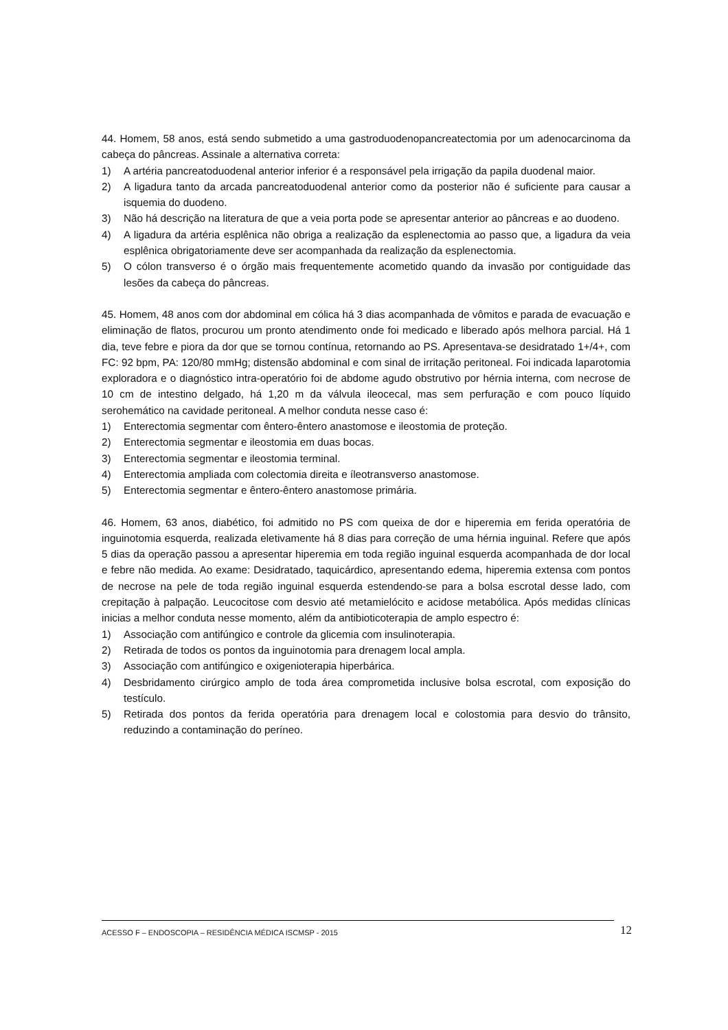44. Homem, 58 anos, está sendo submetido a uma gastroduodenopancreatectomia por um adenocarcinoma da cabeça do pâncreas. Assinale a alternativa correta:
1) A artéria pancreatoduodenal anterior inferior é a responsável pela irrigação da papila duodenal maior.
2) A ligadura tanto da arcada pancreatoduodenal anterior como da posterior não é suficiente para causar a isquemia do duodeno.
3) Não há descrição na literatura de que a veia porta pode se apresentar anterior ao pâncreas e ao duodeno.
4) A ligadura da artéria esplênica não obriga a realização da esplenectomia ao passo que, a ligadura da veia esplênica obrigatoriamente deve ser acompanhada da realização da esplenectomia.
5) O cólon transverso é o órgão mais frequentemente acometido quando da invasão por contiguidade das lesões da cabeça do pâncreas.
45. Homem, 48 anos com dor abdominal em cólica há 3 dias acompanhada de vômitos e parada de evacuação e eliminação de flatos, procurou um pronto atendimento onde foi medicado e liberado após melhora parcial. Há 1 dia, teve febre e piora da dor que se tornou contínua, retornando ao PS. Apresentava-se desidratado 1+/4+, com FC: 92 bpm, PA: 120/80 mmHg; distensão abdominal e com sinal de irritação peritoneal. Foi indicada laparotomia exploradora e o diagnóstico intra-operatório foi de abdome agudo obstrutivo por hérnia interna, com necrose de 10 cm de intestino delgado, há 1,20 m da válvula ileocecal, mas sem perfuração e com pouco líquido serohemático na cavidade peritoneal. A melhor conduta nesse caso é:
1) Enterectomia segmentar com êntero-êntero anastomose e ileostomia de proteção.
2) Enterectomia segmentar e ileostomia em duas bocas.
3) Enterectomia segmentar e ileostomia terminal.
4) Enterectomia ampliada com colectomia direita e íleotransverso anastomose.
5) Enterectomia segmentar e êntero-êntero anastomose primária.
46. Homem, 63 anos, diabético, foi admitido no PS com queixa de dor e hiperemia em ferida operatória de inguinotomia esquerda, realizada eletivamente há 8 dias para correção de uma hérnia inguinal. Refere que após 5 dias da operação passou a apresentar hiperemia em toda região inguinal esquerda acompanhada de dor local e febre não medida. Ao exame: Desidratado, taquicárdico, apresentando edema, hiperemia extensa com pontos de necrose na pele de toda região inguinal esquerda estendendo-se para a bolsa escrotal desse lado, com crepitação à palpação. Leucocitose com desvio até metamielócito e acidose metabólica. Após medidas clínicas inicias a melhor conduta nesse momento, além da antibioticoterapia de amplo espectro é:
1) Associação com antifúngico e controle da glicemia com insulinoterapia.
2) Retirada de todos os pontos da inguinotomia para drenagem local ampla.
3) Associação com antifúngico e oxigenioterapia hiperbárica.
4) Desbridamento cirúrgico amplo de toda área comprometida inclusive bolsa escrotal, com exposição do testículo.
5) Retirada dos pontos da ferida operatória para drenagem local e colostomia para desvio do trânsito, reduzindo a contaminação do períneo.
ACESSO F – ENDOSCOPIA – RESIDÊNCIA MÉDICA ISCMSP - 2015 12